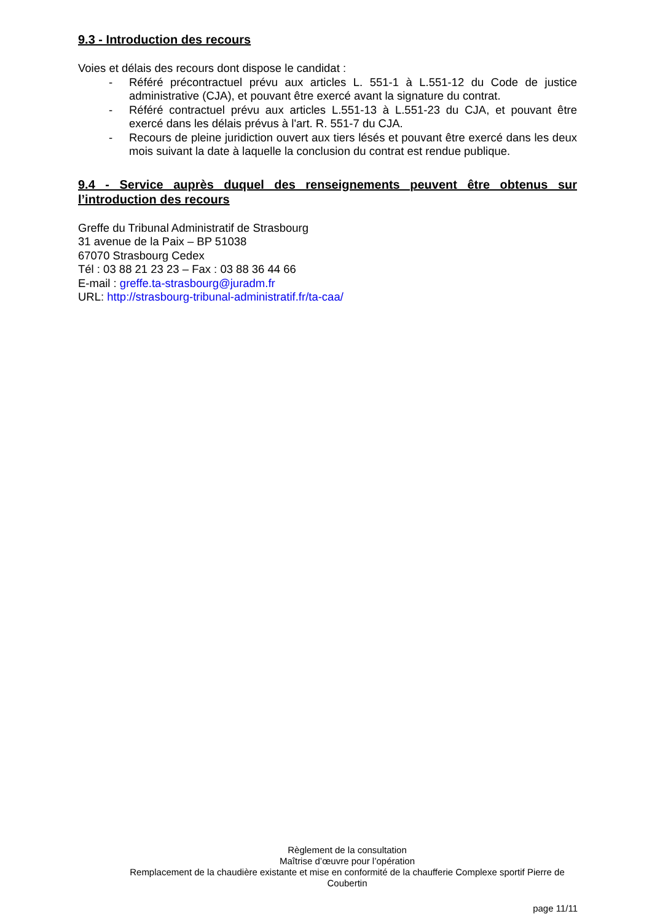9.3 - Introduction des recours
Voies et délais des recours dont dispose le candidat :
- Référé précontractuel prévu aux articles L. 551-1 à L.551-12 du Code de justice administrative (CJA), et pouvant être exercé avant la signature du contrat.
- Référé contractuel prévu aux articles L.551-13 à L.551-23 du CJA, et pouvant être exercé dans les délais prévus à l'art. R. 551-7 du CJA.
- Recours de pleine juridiction ouvert aux tiers lésés et pouvant être exercé dans les deux mois suivant la date à laquelle la conclusion du contrat est rendue publique.
9.4 - Service auprès duquel des renseignements peuvent être obtenus sur l’introduction des recours
Greffe du Tribunal Administratif de Strasbourg
31 avenue de la Paix – BP 51038
67070 Strasbourg Cedex
Tél : 03 88 21 23 23 – Fax : 03 88 36 44 66
E-mail : greffe.ta-strasbourg@juradm.fr
URL: http://strasbourg-tribunal-administratif.fr/ta-caa/
Règlement de la consultation
Maîtrise d’œuvre pour l’opération
Remplacement de la chaudière existante et mise en conformité de la chaufferie Complexe sportif Pierre de Coubertin
page 11/11